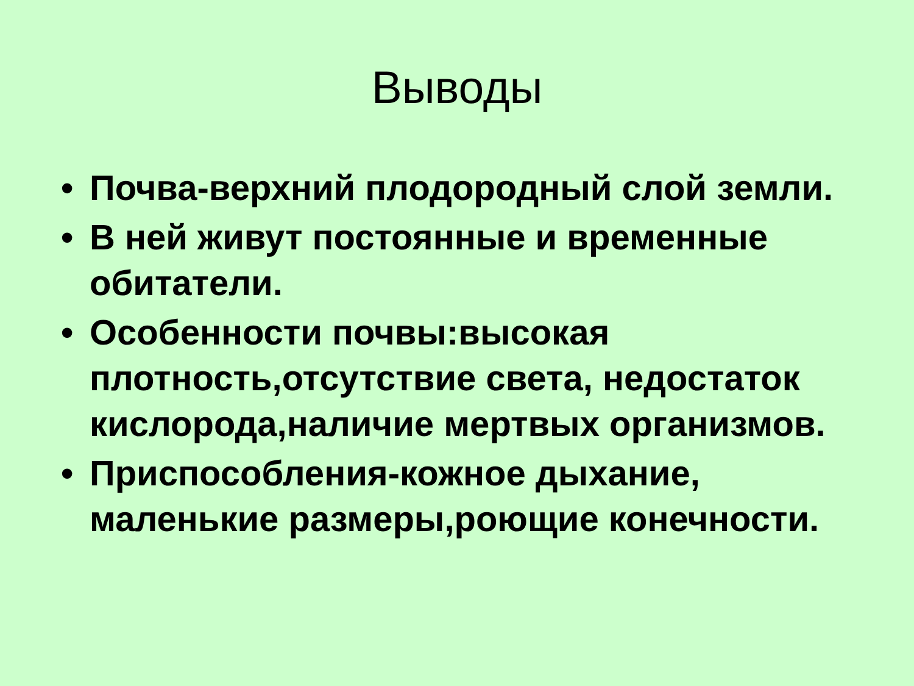Выводы
• Почва-верхний плодородный слой земли.
• В ней живут постоянные и временные обитатели.
• Особенности почвы:высокая плотность,отсутствие света, недостаток кислорода,наличие мертвых организмов.
• Приспособления-кожное дыхание, маленькие размеры,роющие конечности.